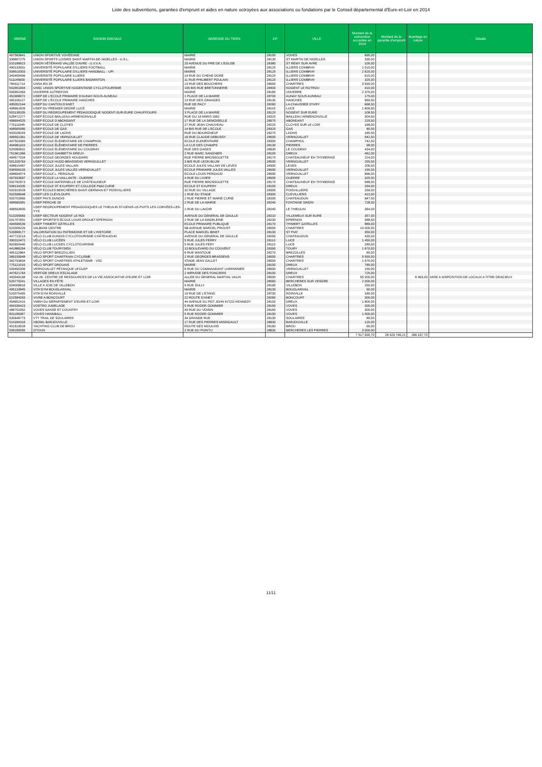Liste des subventions, garanties d'emprunt et aides en nature octroyées aux associations ou fondations par le Conseil départemental d'Eure-et-Loir en 2014
| SIRENE | RAISON DOCIALE | ADRESSE DU TIERS | CP | VILLE | Montant de la subvention accordée en 2014 | Montant de la garantie d'emprunt | Avantage en nature | Détails |
| --- | --- | --- | --- | --- | --- | --- | --- | --- |
| 497583641 | UNION SPORTIVE VOVÉENNE | MAIRIE | 28150 | VOVES | 695,00 | | | |
| 338897275 | UNION SPORTS LOISIRS SAINT-MARTIN-DE-NIGELLES - U.S.L. | MAIRIE | 28130 | ST MARTIN DE NIGELLES | 330,00 | | | |
| 510188923 | UNION VÉTÉRANS VALLÉE D'AVRE - U.V.V.A. | 20 AVENUE DU PRE DE L'EGLISE | 28380 | ST REMY SUR AVRE | 100,00 | | | |
| 490133931 | UNIVERSITÉ POPULAIRE D'ILLIERS FOOTBALL | MAIRIE | 28120 | ILLIERS COMBRAY | 1 015,00 | | | |
| 508519303 | UNIVERSITÉ POPULAIRE D'ILLIERS HANDBALL - UPI | MAIRIE | 28120 | ILLIERS COMBRAY | 2 625,00 | | | |
| 340409499 | UNIVERSITE POPULAIRE ILLIERS | 14 RUE DU CHENE DORE | 28120 | ILLIERS COMBRAY | 615,00 | | | |
| 511145609 | UNIVERSITÉ POPULAIRE ILLIERS BADMINTON | 11 RUE PHILIBERT POULAIN | 28120 | ILLIERS COMBRAY | 325,00 | | | |
| 784311714 | UNSA-EN 28 | 13 RUE DES BOUCHERS | 28000 | CHARTRES | 3 930,00 | | | |
| 502651904 | UNSC UNION SPORTIVE NOGENTAISE CYCLOTOURISME | 105 BIS RUE BRETONNERIE | 28400 | NOGENT LE ROTROU | 410,00 | | | |
| 500852363 | UNVERRE AUTREFOIS | MAIRIE | 28160 | UNVERRE | 2 375,00 | | | |
| 452908072 | USEP DE L'ECOLE PRIMAIRE D'AUNAY-SOUS-AUNEAU | 1 PLACE DE LA MAIRIE | 28700 | AUNAY SOUS AUNEAU | 175,00 | | | |
| 383106127 | USEP DE L'ÉCOLE PRIMAIRE HANCHES | 13 RUE DES GRANGES | 28130 | HANCHES | 969,50 | | | |
| 495052144 | USEP DU CANTON D'ANET | RUE DE PACY | 28260 | LA CHAUSSEE D'IVRY | 668,50 | | | |
| 498661826 | USEP DU PREMIER DEGRÉ LUCÉ | MAIRIE | 28110 | LUCE | 1 809,50 | | | |
| 503136335 | USEP DU REGROUPEMENT PÉDAGOGIQUE NOGENT-SUR-EURE CHAUFFOURS | 3 PLACE DE LA MAIRIE | 28120 | NOGENT SUR EURE | 108,50 | | | |
| 528472277 | USEP ÉCOLE BAILLEAU-ARMENONVILLE | RUE DU 19 MARS 1962 | 28320 | BAILLEAU ARMENONVILLE | 304,50 | | | |
| 498694025 | USEP ÉCOLE D'ABONDANT | 17 RUE DE LA DEMOISELLE | 28570 | ABONDANT | 220,50 | | | |
| 775111545 | USEP ECOLE DE CLOYES | 27 RUE JEAN CHAUVEAU | 28220 | CLOYES SUR LE LOIR | 168,00 | | | |
| 498565985 | USEP ÉCOLE DE GAS | 14 BIS RUE DE L'ECOLE | 28320 | GAS | 80,50 | | | |
| 503028243 | USEP ÉCOLE DE LAONS | RUE DU BOURGNEUF | 28270 | LAONS | 185,50 | | | |
| 498591361 | USEP ÉCOLE DE VERNOUILLET | 16 RUE CLAUDE DEBUSSY | 28500 | VERNOUILLET | 542,50 | | | |
| 497503383 | USEP ÉCOLE ÉLÉMENTAIRE DE CHAMPHOL | ECOLE ELEMENTAIRE | 28300 | CHAMPHOL | 742,00 | | | |
| 494981103 | USEP ÉCOLE ÉLÉMENTAIRE DE PIERRES | LA CLE DES CHAMPS | 28130 | PIERRES | 98,00 | | | |
| 520080631 | USEP ÉCOLE ÉLÉMENTAIRE DU COUDRAY | RUE DES GAGES | 28630 | LE COUDRAY | 434,00 | | | |
| 751561366 | USEP ÉCOLE GAMBETTA DREUX | 2 RUE MARC SANGNIER | 28100 | DREUX | 462,00 | | | |
| 494577034 | USEP ÉCOLE GEORGES HOUDARD | RUE PIERRE BROSSOLETTE | 28170 | CHATEAUNEUF EN THYMERAIS | 224,00 | | | |
| 501326763 | USEP ÉCOLE HUGO-BRASSENS VERNOUILLET | 3 BIS RUE LEON BLUM | 28500 | VERNOUILLET | 255,50 | | | |
| 498615467 | USEP ÉCOLE JULES VALLAIN | ECOLE JULES VALLAIN DE LEVES | 28300 | LEVES | 206,50 | | | |
| 508558103 | USEP ÉCOLE JULES VALLÈS VERNOUILLET | ECOLE PRIMAIRE JULES VALLES | 28500 | VERNOUILLET | 150,50 | | | |
| 498694074 | USEP ÉCOLE L. PERGAUD | ECOLE LOUIS PERGAUD | 28500 | VERNOUILLET | 896,00 | | | |
| 497933697 | USEP ÉCOLE LA VAILLANTE - OUERRE | 4 RUE DU LIVIER | 28500 | OUERRE | 325,50 | | | |
| 502782873 | USEP ÉCOLE MATERNELLE DE CHÂTEAUNEUF | RUE PIERRE BROSSOLETTE | 28170 | CHATEAUNEUF EN THYMERAIS | 588,00 | | | |
| 508134335 | USEP ECOLE ST EXUPERY ET COLLEGE P&M CURIE | ECOLE ST EXUPERY | 28100 | DREUX | 294,00 | | | |
| 502915028 | USEP ÉCOLES BERCHÈRES-SAINT-GERMAIN ET POISVILLIERS | 32 RUE DU VILLAGE | 28300 | POISVILLIERS | 259,00 | | | |
| 502598048 | USEP LES CLÉVILOUPS | 1 RUE DU STADE | 28300 | CLEVILLIERS | 413,00 | | | |
| 503703969 | USEP PAYS DUNOIS | 2 RUE PIERRE ET MARIE CURIE | 28200 | CHATEAUDUN | 647,50 | | | |
| 498565381 | USEP PERCHE 28 | 2 RUE DE LA MAIRIE | 28240 | FONTAINE SIMON | 728,00 | | | |
| 498593839 | USEP REGROUPEMENT PÉDAGOGIQUES LE THIEULIN ST-DENIS-LE-PUITS LES CORVÉES-LES-YYS | 2 RUE DU LAVOIR | 28240 | LE THIEULIN | 364,00 | | | |
| 513295683 | USEP SECTEUR NOGENT LE ROI | AVENUE DU GENERAL DE GAULLE | 28210 | VILLEMEUX SUR EURE | 357,00 | | | |
| 531707651 | USEP SPORTIFS ÉCOLE LOUIS DROUET EPERNON | 2 RUE DE LA MADELEINE | 28230 | EPERNON | 388,50 | | | |
| 494596539 | USEP THIMERT GÂTELLES | ECOLE PRIMAIRE PUBLIQUE | 28170 | THIMERT GATELLES | 889,00 | | | |
| 523308229 | VALBIOM CENTRE | 5B AVENUE MARCEL PROUST | 28000 | CHARTRES | 10 000,00 | | | |
| 533898177 | VALORISATION DU PATRIMOINE ET DE L'HISTOIRE | PLACE MARCEL BINET | 28130 | ST PIAT | 350,00 | | | |
| 447723214 | VÉLO CLUB DUNOIS CYCLOTOURISME CHÂTEAUDUN | AVENUE DU GENERAL DE GAULLE | 28200 | CHATEAUDUN | 430,00 | | | |
| 390310472 | VÉLO CLUB LUCÉEN | 5 RUE JULES FERRY | 28110 | LUCE | 1 450,00 | | | |
| 802650440 | VELO CLUB LUCEEN CYCLOTOURISME | 5 RUE JULES FERY | 28110 | LUCE | 280,00 | | | |
| 441886264 | VÉLO CLUB TOURYSIEN | 13 BOULEVARD DU COUVENT | 28390 | TOURY | 1 670,00 | | | |
| 495112864 | VELO SPORT BREZOLLIEN | 6 RUE MANTOUE | 28270 | BREZOLLES | 85,00 | | | |
| 389159948 | VÉLO SPORT CHARTRAIN CYCLISME | 2 RUE GEORGES BRASSENS | 28000 | CHARTRES | 5 555,00 | | | |
| 382793834 | VÉLO SPORT CHARTRES ATHLÉTISME - VSC | STADE JEAN GALLET | 28000 | CHARTRES | 1 675,00 | | | |
| 775121015 | VÉLO SPORT DROUAIS | MAIRIE | 28100 | DREUX | 785,00 | | | |
| 509490306 | VERNOUILLET PÉTANQUE UFOLEP | 8 RUE DU COMMANDANT LHERMINIER | 28500 | VERNOUILLET | 150,00 | | | |
| 447621764 | VERTIGE DREUX ESCALADE | 2 IMPASSE DES FONCIERS | 28100 | DREUX | 725,00 | | | |
| 493949168 | VIA 28- CENTRE DE RESSOURCES DE LA VIE ASSOCIATIVE D'EURE ET LOIR | ALLEE DU GENERAL MARTIAL VALIN | 28000 | CHARTRES | 55 000,00 | | 6 463,00 | MISE A DISPOSITION DE LOCAUX A TITRE GRACIEUX |
| 529779241 | VILLAGES EN FÊTE | MAIRIE | 28560 | BERCHERES SUR VESGRE | 2 000,00 | | | |
| 504008616 | VILLE A JOIE DE VILLEBON | 9 RUE SULLY | 28190 | VILLEBON | 250,00 | | | |
| 495133845 | VITA'GYM BOUGLAINVAL | MAIRIE | 28130 | BOUGLAINVAL | 90,00 | | | |
| 515075455 | VITA'GYM ROINVILLE | 19 RUE DE L'ETANG | 28700 | ROINVILLE | 185,00 | | | |
| 522584093 | VIVRE A BONCOURT | 22 ROUTE D'ANET | 28260 | BONCOURT | 300,00 | | | |
| 494652415 | VMEH DU DÉPARTEMENT D'EURE-ET-LOIR | 44 AVENUE DU PDT JOHN KITZG KENNEDY | 28100 | DREUX | 1 800,00 | | | |
| 494336423 | VOSTRO JUMELAGE | 5 RUE ROGER GOMMIER | 28150 | VOVES | 300,00 | | | |
| 488702952 | VOVES DANSE ET COUNTRY | 40 RUE DU VOISIN | 28150 | VOVES | 300,00 | | | |
| 801158387 | VOVES HANDBALL | 5 RUE ROGER GOMMIER | 28150 | VOVES | 1 000,00 | | | |
| 530648773 | VTT TRAIL DE SOULAIRES | 34 GRANDE RUE | 28130 | SOULAIRES | 80,00 | | | |
| 514184316 | XBOWL BARJOUVILLE | 17 RUE DES PIERRES MISSIGAULT | 28630 | BARJOUVILLE | 120,00 | | | |
| 401619028 | YACHTING CLUB DE BROU | ROUTE DES MOULINS | 28160 | BROU | 65,00 | | | |
| 508185055 | ZITOUN | 2 RUE DU POINTU | 28630 | BERCHERES LES PIERRES | 3 000,00 | | | |
| | | | | | 7 517 930,70 | 28 429 746,21 | 286 197,70 | |
11/11